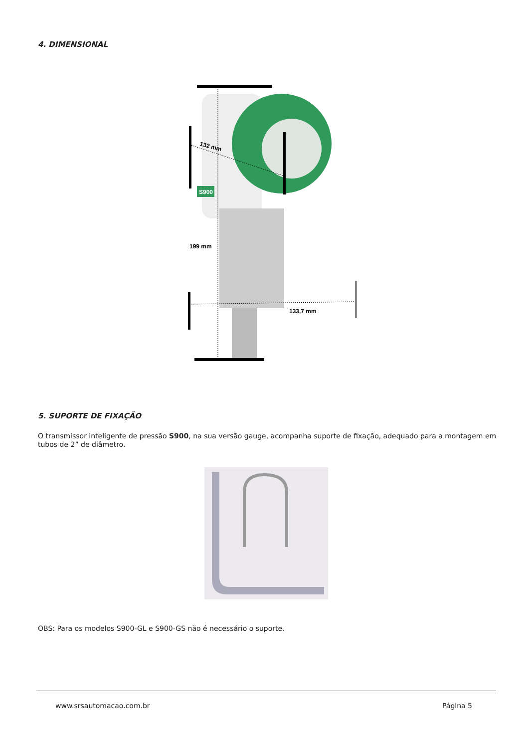4. DIMENSIONAL
199 mm
132 mm
133,7 mm
S900
5. SUPORTE DE FIXAÇÃO
O transmissor inteligente de pressão S900, na sua versão gauge, acompanha suporte de fixação, adequado para a montagem em tubos de 2” de diâmetro.
OBS: Para os modelos S900-GL e S900-GS não é necessário o suporte.
www.srsautomacao.com.br Página 5